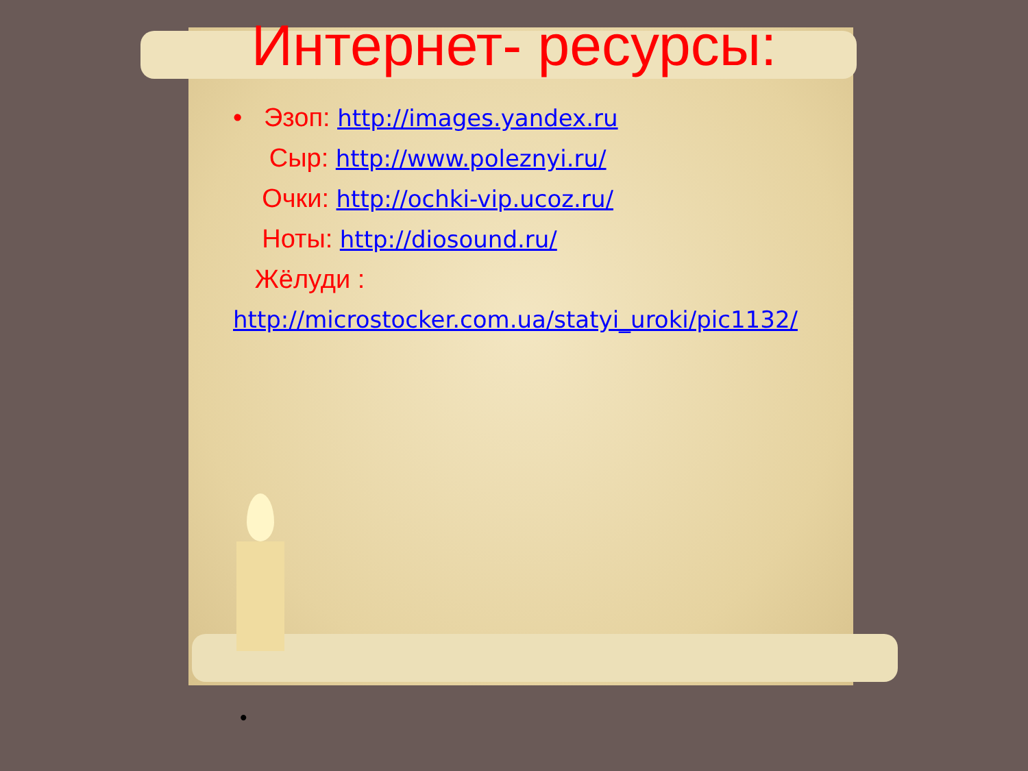Интернет- ресурсы:
• Эзоп: http://images.yandex.ru
Сыр: http://www.poleznyi.ru/
Очки: http://ochki-vip.ucoz.ru/
Ноты: http://diosound.ru/
Жёлуди :
http://microstocker.com.ua/statyi_uroki/pic1132/
•